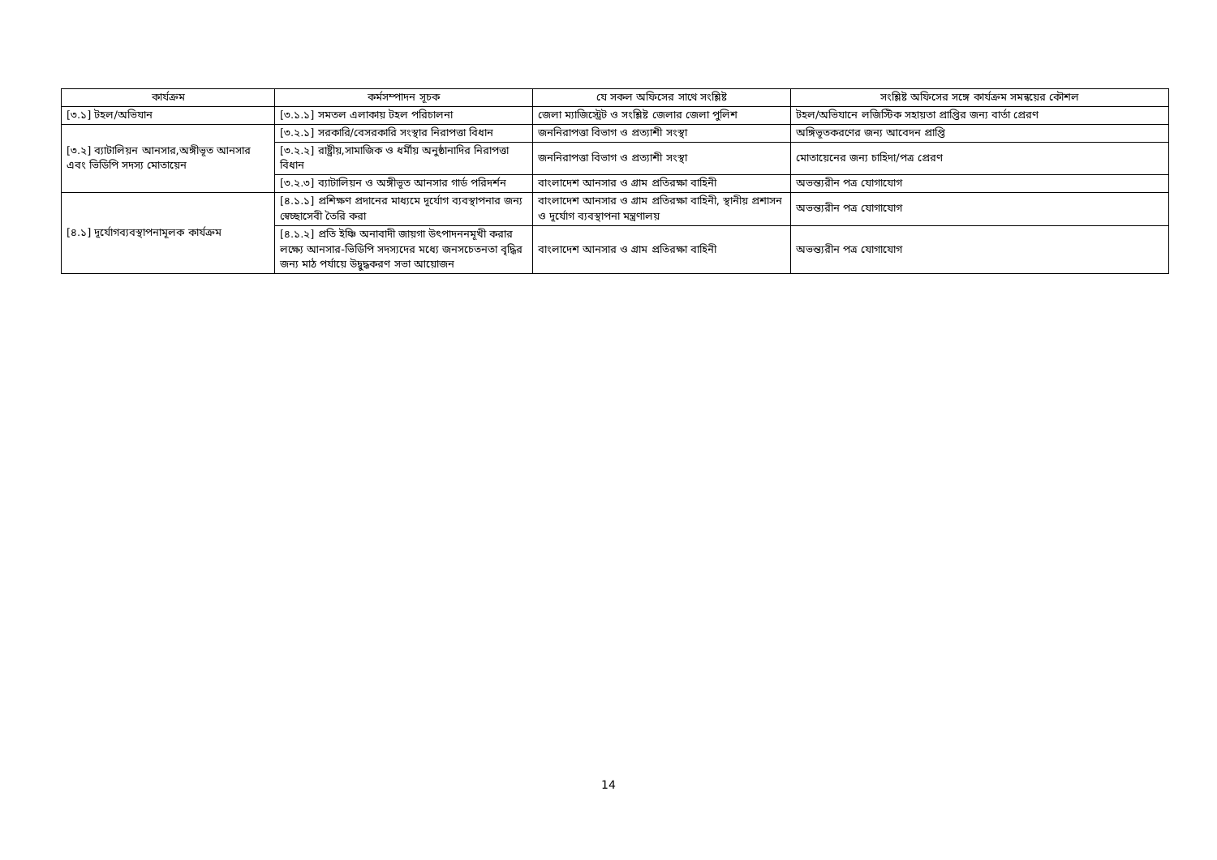| কার্যক্রম | কর্মসম্পাদন সূচক | যে সকল অফিসের সাথে সংশ্লিষ্ট | সংশ্লিষ্ট অফিসের সঙ্গে কার্যক্রম সমন্বয়ের কৌশল |
| --- | --- | --- | --- |
| [৩.১] টহল/অভিযান | [৩.১.১] সমতল এলাকায় টহল পরিচালনা | জেলা ম্যাজিস্ট্রেট ও সংশ্লিষ্ট জেলার জেলা পুলিশ | টহল/অভিযানে লজিস্টিক সহায়তা প্রাপ্তির জন্য বার্তা প্রেরণ |
| [৩.২] ব্যাটালিয়ন আনসার,অঙ্গীভূত আনসার এবং ভিডিপি সদস্য মোতায়েন | [৩.২.১] সরকারি/বেসরকারি সংস্থার নিরাপত্তা বিধান | জননিরাপত্তা বিভাগ ও প্রত্যাশী সংস্থা | অঙ্গিভূতকরণের জন্য আবেদন প্রাপ্তি |
| | [৩.২.২] রাষ্ট্রীয়,সামাজিক ও ধর্মীয় অনুষ্ঠানাদির নিরাপত্তা বিধান | জননিরাপত্তা বিভাগ ও প্রত্যাশী সংস্থা | মোতায়েনের জন্য চাহিদা/পত্র প্রেরণ |
| | [৩.২.৩] ব্যাটালিয়ন ও অঙ্গীভূত আনসার গার্ড পরিদর্শন | বাংলাদেশ আনসার ও গ্রাম প্রতিরক্ষা বাহিনী | অভন্ত্যরীন পত্র যোগাযোগ |
| [৪.১] দূর্যোগব্যবস্থাপনামূলক কার্যক্রম | [৪.১.১] প্রশিক্ষণ প্রদানের মাধ্যমে দূর্যোগ ব্যবস্থাপনার জন্য স্বেচ্ছাসেবী তৈরি করা | বাংলাদেশ আনসার ও গ্রাম প্রতিরক্ষা বাহিনী, স্থানীয় প্রশাসন ও দূর্যোগ ব্যবস্থাপনা মন্ত্রণালয় | অভন্ত্যরীন পত্র যোগাযোগ |
| | [৪.১.২] প্রতি ইঞ্চি অনাবাদী জায়গা উৎপাদননমূখী করার লক্ষ্যে আনসার-ভিডিপি সদস্যদের মধ্যে জনসচেতনতা বৃদ্ধির জন্য মাঠ পর্যায়ে উদ্বুদ্ধকরণ সভা আয়োজন | বাংলাদেশ আনসার ও গ্রাম প্রতিরক্ষা বাহিনী | অভন্ত্যরীন পত্র যোগাযোগ |
14